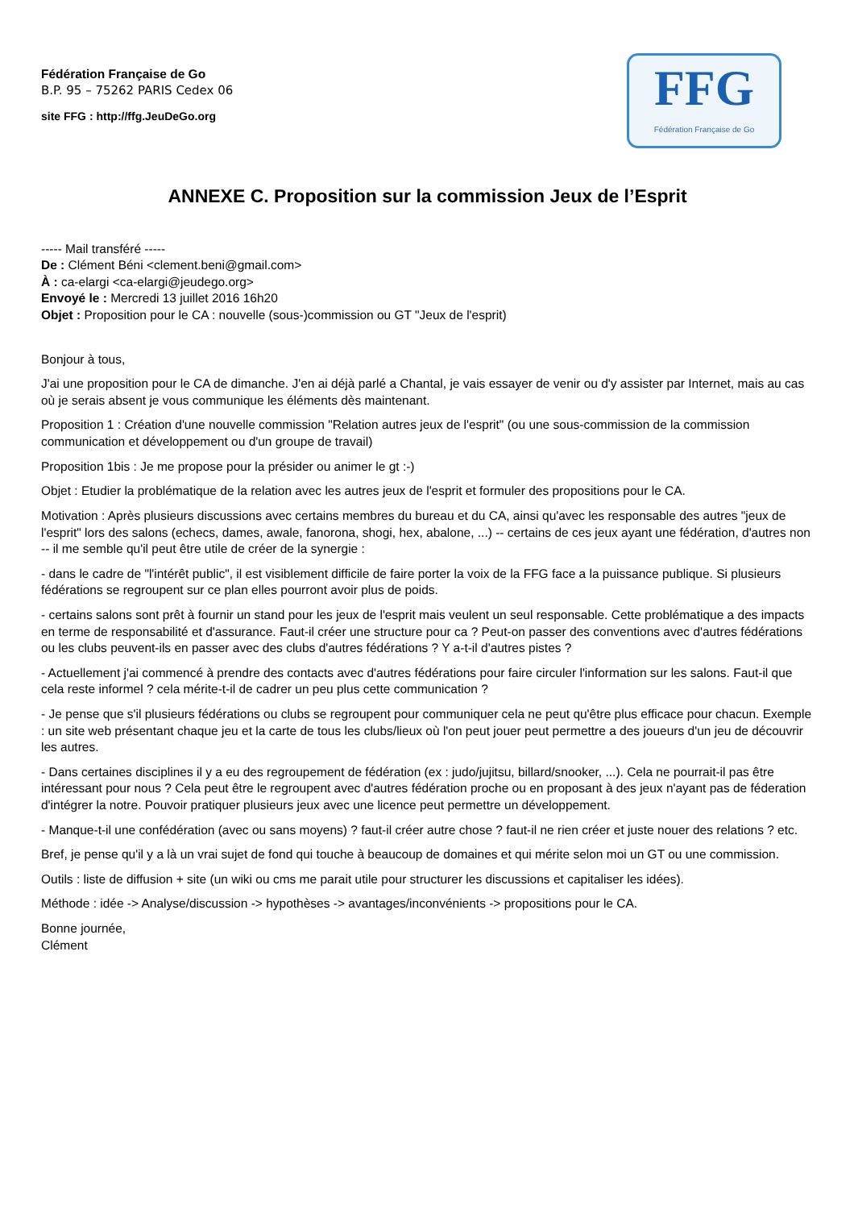Fédération Française de Go
B.P. 95 – 75262 PARIS Cedex 06
site FFG : http://ffg.JeuDeGo.org
FFG
Fédération Française de Go
ANNEXE C. Proposition sur la commission Jeux de l’Esprit
----- Mail transféré -----
De : Clément Béni <clement.beni@gmail.com>
À : ca-elargi <ca-elargi@jeudego.org>
Envoyé le : Mercredi 13 juillet 2016 16h20
Objet : Proposition pour le CA : nouvelle (sous-)commission ou GT "Jeux de l'esprit)
Bonjour à tous,
J'ai une proposition pour le CA de dimanche. J'en ai déjà parlé a Chantal, je vais essayer de venir ou d'y assister par Internet, mais au cas où je serais absent je vous communique les éléments dès maintenant.
Proposition 1 : Création d'une nouvelle commission "Relation autres jeux de l'esprit" (ou une sous-commission de la commission communication et développement ou d'un groupe de travail)
Proposition 1bis : Je me propose pour la présider ou animer le gt :-)
Objet : Etudier la problématique de la relation avec les autres jeux de l'esprit et formuler des propositions pour le CA.
Motivation : Après plusieurs discussions avec certains membres du bureau et du CA, ainsi qu'avec les responsable des autres "jeux de l'esprit" lors des salons (echecs, dames, awale, fanorona, shogi, hex, abalone, ...) -- certains de ces jeux ayant une fédération, d'autres non -- il me semble qu'il peut être utile de créer de la synergie :
- dans le cadre de "l'intérêt public", il est visiblement difficile de faire porter la voix de la FFG face a la puissance publique. Si plusieurs fédérations se regroupent sur ce plan elles pourront avoir plus de poids.
- certains salons sont prêt à fournir un stand pour les jeux de l'esprit mais veulent un seul responsable. Cette problématique a des impacts en terme de responsabilité et d'assurance. Faut-il créer une structure pour ca ? Peut-on passer des conventions avec d'autres fédérations ou les clubs peuvent-ils en passer avec des clubs d'autres fédérations ? Y a-t-il d'autres pistes ?
- Actuellement j'ai commencé à prendre des contacts avec d'autres fédérations pour faire circuler l'information sur les salons. Faut-il que cela reste informel ? cela mérite-t-il de cadrer un peu plus cette communication ?
- Je pense que s'il plusieurs fédérations ou clubs se regroupent pour communiquer cela ne peut qu'être plus efficace pour chacun. Exemple : un site web présentant chaque jeu et la carte de tous les clubs/lieux où l'on peut jouer peut permettre a des joueurs d'un jeu de découvrir les autres.
- Dans certaines disciplines il y a eu des regroupement de fédération (ex : judo/jujitsu, billard/snooker, ...). Cela ne pourrait-il pas être intéressant pour nous ? Cela peut être le regroupent avec d'autres fédération proche ou en proposant à des jeux n'ayant pas de féderation d'intégrer la notre. Pouvoir pratiquer plusieurs jeux avec une licence peut permettre un développement.
- Manque-t-il une confédération (avec ou sans moyens) ? faut-il créer autre chose ? faut-il ne rien créer et juste nouer des relations ? etc.
Bref, je pense qu'il y a là un vrai sujet de fond qui touche à beaucoup de domaines et qui mérite selon moi un GT ou une commission.
Outils : liste de diffusion + site (un wiki ou cms me parait utile pour structurer les discussions et capitaliser les idées).
Méthode : idée -> Analyse/discussion -> hypothèses -> avantages/inconvénients -> propositions pour le CA.
Bonne journée,
Clément